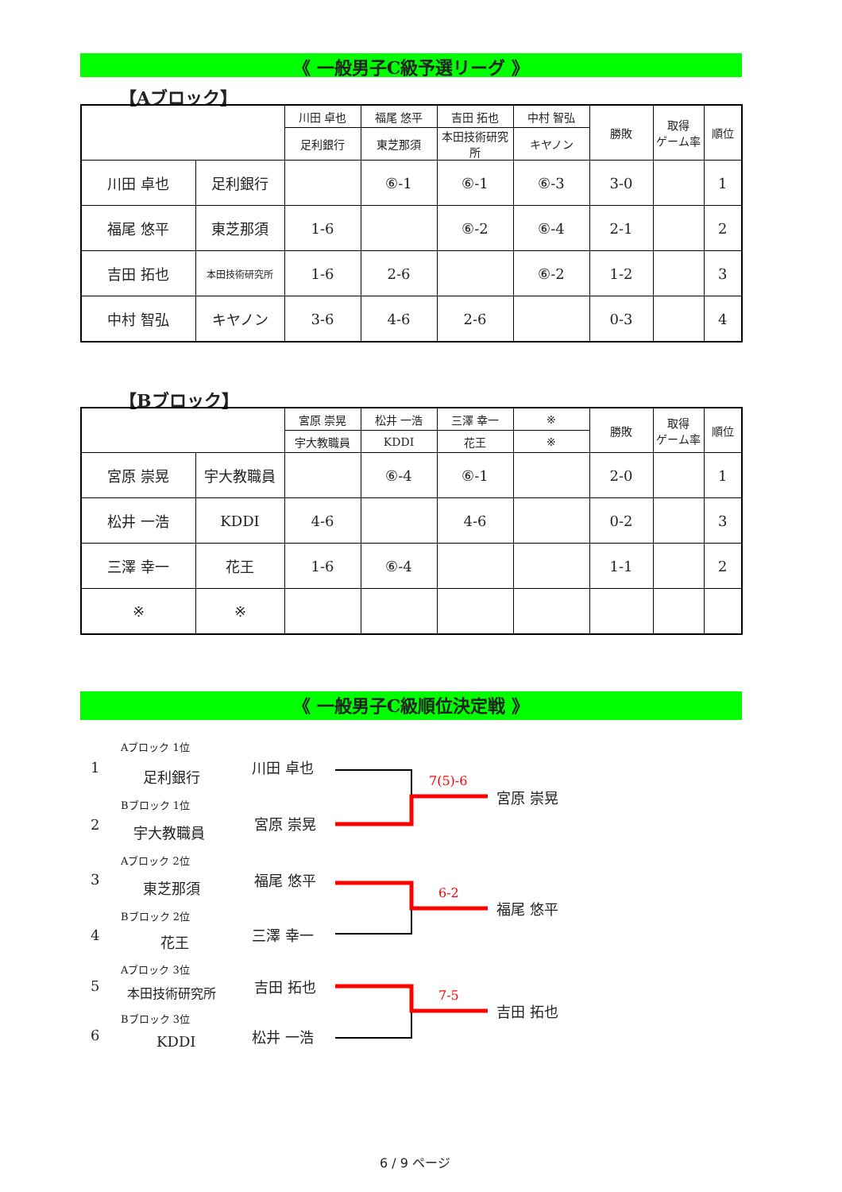《 一般男子C級予選リーグ 》
【Aブロック】
| | | 川田 卓也 | 福尾 悠平 | 吉田 拓也 | 中村 智弘 | 勝敗 | 取得 ゲーム率 | 順位 |
| | | 足利銀行 | 東芝那須 | 本田技術研究所 | キヤノン | | | |
| 川田 卓也 | 足利銀行 | | ⑥-1 | ⑥-1 | ⑥-3 | 3-0 | | 1 |
| 福尾 悠平 | 東芝那須 | 1-6 | | ⑥-2 | ⑥-4 | 2-1 | | 2 |
| 吉田 拓也 | 本田技術研究所 | 1-6 | 2-6 | | ⑥-2 | 1-2 | | 3 |
| 中村 智弘 | キヤノン | 3-6 | 4-6 | 2-6 | | 0-3 | | 4 |
【Bブロック】
| | | 宮原 崇晃 | 松井 一浩 | 三澤 幸一 | ※ | 勝敗 | 取得 ゲーム率 | 順位 |
| | | 宇大教職員 | KDDI | 花王 | ※ | | | |
| 宮原 崇晃 | 宇大教職員 | | ⑥-4 | ⑥-1 | | 2-0 | | 1 |
| 松井 一浩 | KDDI | 4-6 | | 4-6 | | 0-2 | | 3 |
| 三澤 幸一 | 花王 | 1-6 | ⑥-4 | | | 1-1 | | 2 |
| ※ | ※ | | | | | | | |
《 一般男子C級順位決定戦 》
Aブロック 1位
1 足利銀行
川田 卓也
Bブロック 1位
2 宇大教職員
宮原 崇晃
Aブロック 2位
3 東芝那須 福尾 悠平
Bブロック 2位
4 花王 三澤 幸一
Aブロック 3位
5 本田技術研究所 吉田 拓也
Bブロック 3位
6 KDDI 松井 一浩
7(5)-6
宮原 崇晃
6-2
福尾 悠平
7-5
吉田 拓也
6 / 9 ページ